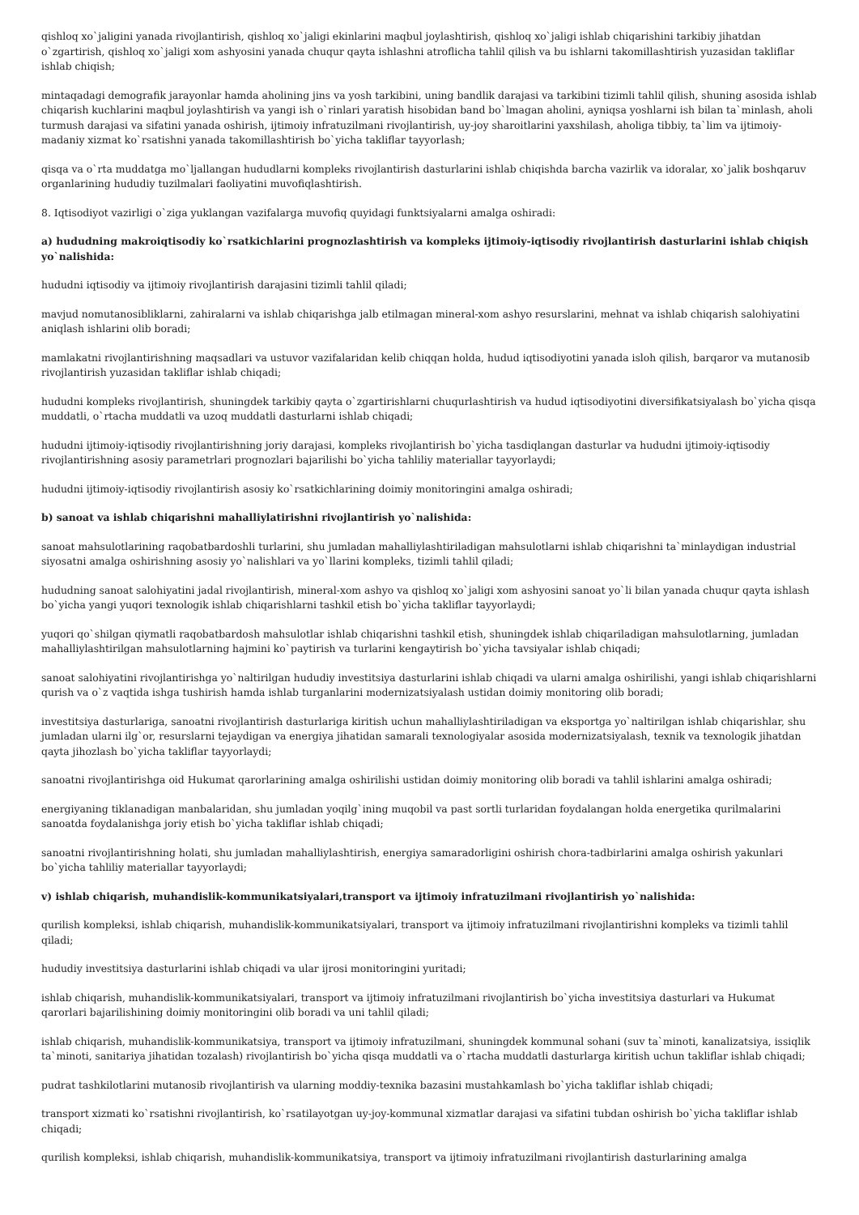qishloq xo`jaligini yanada rivojlantirish, qishloq xo`jaligi ekinlarini maqbul joylashtirish, qishloq xo`jaligi ishlab chiqarishini tarkibiy jihatdan o`zgartirish, qishloq xo`jaligi xom ashyosini yanada chuqur qayta ishlashni atroflicha tahlil qilish va bu ishlarni takomillashtirish yuzasidan takliflar ishlab chiqish;
mintaqadagi demografik jarayonlar hamda aholining jins va yosh tarkibini, uning bandlik darajasi va tarkibini tizimli tahlil qilish, shuning asosida ishlab chiqarish kuchlarini maqbul joylashtirish va yangi ish o`rinlari yaratish hisobidan band bo`lmagan aholini, ayniqsa yoshlarni ish bilan ta`minlash, aholi turmush darajasi va sifatini yanada oshirish, ijtimoiy infratuzilmani rivojlantirish, uy-joy sharoitlarini yaxshilash, aholiga tibbiy, ta`lim va ijtimoiy-madaniy xizmat ko`rsatishni yanada takomillashtirish bo`yicha takliflar tayyorlash;
qisqa va o`rta muddatga mo`ljallangan hududlarni kompleks rivojlantirish dasturlarini ishlab chiqishda barcha vazirlik va idoralar, xo`jalik boshqaruv organlarining hududiy tuzilmalari faoliyatini muvofiqlashtirish.
8. Iqtisodiyot vazirligi o`ziga yuklangan vazifalarga muvofiq quyidagi funktsiyalarni amalga oshiradi:
a) hududning makroiqtisodiy ko`rsatkichlarini prognozlashtirish va kompleks ijtimoiy-iqtisodiy rivojlantirish dasturlarini ishlab chiqish yo`nalishida:
hududni iqtisodiy va ijtimoiy rivojlantirish darajasini tizimli tahlil qiladi;
mavjud nomutanosibliklarni, zahiralarni va ishlab chiqarishga jalb etilmagan mineral-xom ashyo resurslarini, mehnat va ishlab chiqarish salohiyatini aniqlash ishlarini olib boradi;
mamlakatni rivojlantirishning maqsadlari va ustuvor vazifalaridan kelib chiqqan holda, hudud iqtisodiyotini yanada isloh qilish, barqaror va mutanosib rivojlantirish yuzasidan takliflar ishlab chiqadi;
hududni kompleks rivojlantirish, shuningdek tarkibiy qayta o`zgartirishlarni chuqurlashtirish va hudud iqtisodiyotini diversifikatsiyalash bo`yicha qisqa muddatli, o`rtacha muddatli va uzoq muddatli dasturlarni ishlab chiqadi;
hududni ijtimoiy-iqtisodiy rivojlantirishning joriy darajasi, kompleks rivojlantirish bo`yicha tasdiqlangan dasturlar va hududni ijtimoiy-iqtisodiy rivojlantirishning asosiy parametrlari prognozlari bajarilishi bo`yicha tahliliy materiallar tayyorlaydi;
hududni ijtimoiy-iqtisodiy rivojlantirish asosiy ko`rsatkichlarining doimiy monitoringini amalga oshiradi;
b) sanoat va ishlab chiqarishni mahalliylatirishni rivojlantirish yo`nalishida:
sanoat mahsulotlarining raqobatbardoshli turlarini, shu jumladan mahalliylashtiriladigan mahsulotlarni ishlab chiqarishni ta`minlaydigan industrial siyosatni amalga oshirishning asosiy yo`nalishlari va yo`llarini kompleks, tizimli tahlil qiladi;
hududning sanoat salohiyatini jadal rivojlantirish, mineral-xom ashyo va qishloq xo`jaligi xom ashyosini sanoat yo`li bilan yanada chuqur qayta ishlash bo`yicha yangi yuqori texnologik ishlab chiqarishlarni tashkil etish bo`yicha takliflar tayyorlaydi;
yuqori qo`shilgan qiymatli raqobatbardosh mahsulotlar ishlab chiqarishni tashkil etish, shuningdek ishlab chiqariladigan mahsulotlarning, jumladan mahalliylashtirilgan mahsulotlarning hajmini ko`paytirish va turlarini kengaytirish bo`yicha tavsiyalar ishlab chiqadi;
sanoat salohiyatini rivojlantirishga yo`naltirilgan hududiy investitsiya dasturlarini ishlab chiqadi va ularni amalga oshirilishi, yangi ishlab chiqarishlarni qurish va o`z vaqtida ishga tushirish hamda ishlab turganlarini modernizatsiyalash ustidan doimiy monitoring olib boradi;
investitsiya dasturlariga, sanoatni rivojlantirish dasturlariga kiritish uchun mahalliylashtiriladigan va eksportga yo`naltirilgan ishlab chiqarishlar, shu jumladan ularni ilg`or, resurslarni tejaydigan va energiya jihatidan samarali texnologiyalar asosida modernizatsiyalash, texnik va texnologik jihatdan qayta jihozlash bo`yicha takliflar tayyorlaydi;
sanoatni rivojlantirishga oid Hukumat qarorlarining amalga oshirilishi ustidan doimiy monitoring olib boradi va tahlil ishlarini amalga oshiradi;
energiyaning tiklanadigan manbalaridan, shu jumladan yoqilg`ining muqobil va past sortli turlaridan foydalangan holda energetika qurilmalarini sanoatda foydalanishga joriy etish bo`yicha takliflar ishlab chiqadi;
sanoatni rivojlantirishning holati, shu jumladan mahalliylashtirish, energiya samaradorligini oshirish chora-tadbirlarini amalga oshirish yakunlari bo`yicha tahliliy materiallar tayyorlaydi;
v) ishlab chiqarish, muhandislik-kommunikatsiyalari,transport va ijtimoiy infratuzilmani rivojlantirish yo`nalishida:
qurilish kompleksi, ishlab chiqarish, muhandislik-kommunikatsiyalari, transport va ijtimoiy infratuzilmani rivojlantirishni kompleks va tizimli tahlil qiladi;
hududiy investitsiya dasturlarini ishlab chiqadi va ular ijrosi monitoringini yuritadi;
ishlab chiqarish, muhandislik-kommunikatsiyalari, transport va ijtimoiy infratuzilmani rivojlantirish bo`yicha investitsiya dasturlari va Hukumat qarorlari bajarilishining doimiy monitoringini olib boradi va uni tahlil qiladi;
ishlab chiqarish, muhandislik-kommunikatsiya, transport va ijtimoiy infratuzilmani, shuningdek kommunal sohani (suv ta`minoti, kanalizatsiya, issiqlik ta`minoti, sanitariya jihatidan tozalash) rivojlantirish bo`yicha qisqa muddatli va o`rtacha muddatli dasturlarga kiritish uchun takliflar ishlab chiqadi;
pudrat tashkilotlarini mutanosib rivojlantirish va ularning moddiy-texnika bazasini mustahkamlash bo`yicha takliflar ishlab chiqadi;
transport xizmati ko`rsatishni rivojlantirish, ko`rsatilayotgan uy-joy-kommunal xizmatlar darajasi va sifatini tubdan oshirish bo`yicha takliflar ishlab chiqadi;
qurilish kompleksi, ishlab chiqarish, muhandislik-kommunikatsiya, transport va ijtimoiy infratuzilmani rivojlantirish dasturlarining amalga